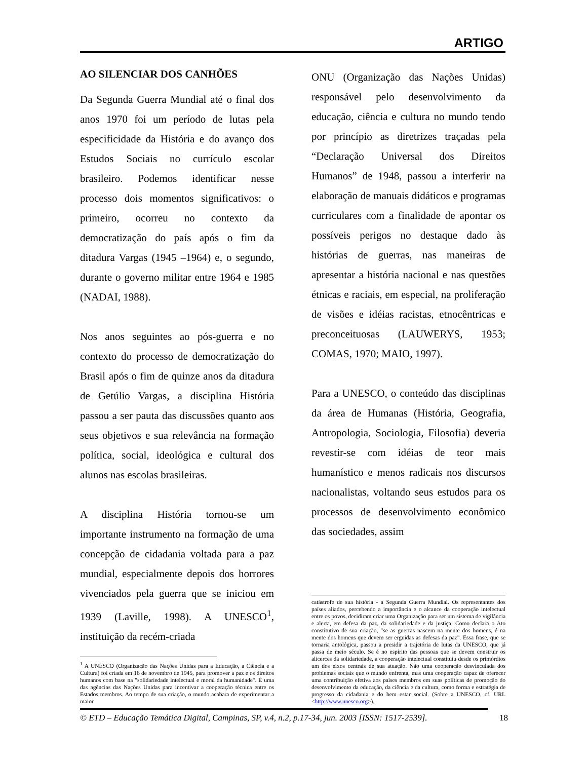ARTIGO
AO SILENCIAR DOS CANHÕES
Da Segunda Guerra Mundial até o final dos anos 1970 foi um período de lutas pela especificidade da História e do avanço dos Estudos Sociais no currículo escolar brasileiro. Podemos identificar nesse processo dois momentos significativos: o primeiro, ocorreu no contexto da democratização do país após o fim da ditadura Vargas (1945 –1964) e, o segundo, durante o governo militar entre 1964 e 1985 (NADAI, 1988).
Nos anos seguintes ao pós-guerra e no contexto do processo de democratização do Brasil após o fim de quinze anos da ditadura de Getúlio Vargas, a disciplina História passou a ser pauta das discussões quanto aos seus objetivos e sua relevância na formação política, social, ideológica e cultural dos alunos nas escolas brasileiras.
A disciplina História tornou-se um importante instrumento na formação de uma concepção de cidadania voltada para a paz mundial, especialmente depois dos horrores vivenciados pela guerra que se iniciou em 1939 (Laville, 1998). A UNESCO<sup>1</sup>, instituição da recém-criada
<sup>1</sup> A UNESCO (Organização das Nações Unidas para a Educação, a Ciência e a Cultura) foi criada em 16 de novembro de 1945, para promover a paz e os direitos humanos com base na "solidariedade intelectual e moral da humanidade". É uma das agências das Nações Unidas para incentivar a cooperação técnica entre os Estados membros. Ao tempo de sua criação, o mundo acabara de experimentar a maior
ONU (Organização das Nações Unidas) responsável pelo desenvolvimento da educação, ciência e cultura no mundo tendo por princípio as diretrizes traçadas pela “Declaração Universal dos Direitos Humanos” de 1948, passou a interferir na elaboração de manuais didáticos e programas curriculares com a finalidade de apontar os possíveis perigos no destaque dado às histórias de guerras, nas maneiras de apresentar a história nacional e nas questões étnicas e raciais, em especial, na proliferação de visões e idéias racistas, etnocêntricas e preconceituosas (LAUWERYS, 1953; COMAS, 1970; MAIO, 1997).
Para a UNESCO, o conteúdo das disciplinas da área de Humanas (História, Geografia, Antropologia, Sociologia, Filosofia) deveria revestir-se com idéias de teor mais humanístico e menos radicais nos discursos nacionalistas, voltando seus estudos para os processos de desenvolvimento econômico das sociedades, assim
catástrofe de sua história - a Segunda Guerra Mundial. Os representantes dos países aliados, percebendo a importância e o alcance da cooperação intelectual entre os povos, decidiram criar uma Organização para ser um sistema de vigilância e alerta, em defesa da paz, da solidariedade e da justiça. Como declara o Ato constitutivo de sua criação, "se as guerras nascem na mente dos homens, é na mente dos homens que devem ser erguidas as defesas da paz". Essa frase, que se tornaria antológica, passou a presidir a trajetória de lutas da UNESCO, que já passa de meio século. Se é no espírito das pessoas que se devem construir os alicerces da solidariedade, a cooperação intelectual constituiu desde os primórdios um dos eixos centrais de sua atuação. Não uma cooperação desvinculada dos problemas sociais que o mundo enfrenta, mas uma cooperação capaz de oferecer uma contribuição efetiva aos países membros em suas políticas de promoção do desenvolvimento da educação, da ciência e da cultura, como forma e estratégia de progresso da cidadania e do bem estar social. (Sobre a UNESCO, cf. URL <http://www.unesco.org>).
© ETD – Educação Temática Digital, Campinas, SP, v.4, n.2, p.17-34, jun. 2003 [ISSN: 1517-2539]. 18